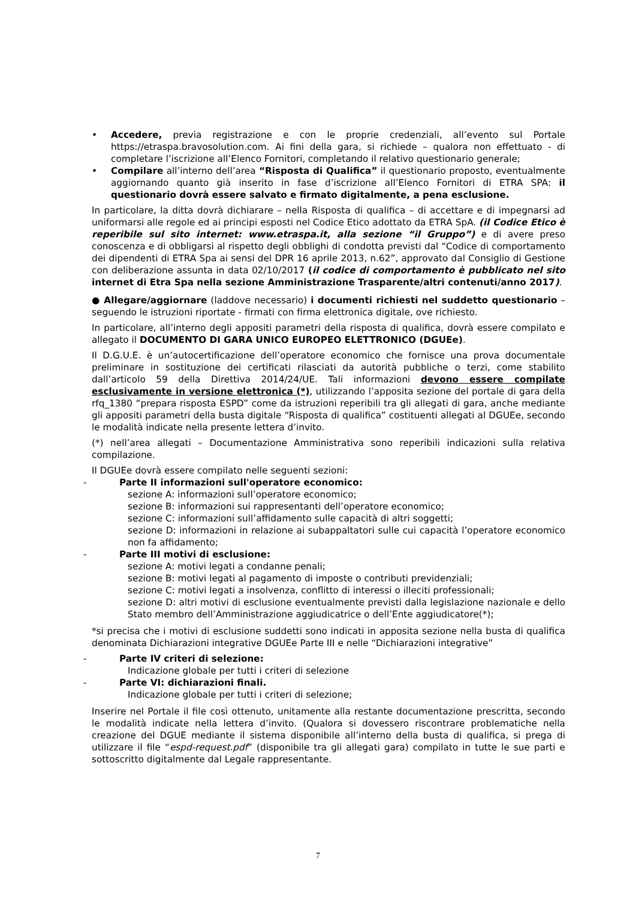• Accedere, previa registrazione e con le proprie credenziali, all’evento sul Portale https://etraspa.bravosolution.com. Ai fini della gara, si richiede – qualora non effettuato - di completare l’iscrizione all’Elenco Fornitori, completando il relativo questionario generale;
• Compilare all’interno dell’area “Risposta di Qualifica” il questionario proposto, eventualmente aggiornando quanto già inserito in fase d’iscrizione all’Elenco Fornitori di ETRA SPA: il questionario dovrà essere salvato e firmato digitalmente, a pena esclusione.
In particolare, la ditta dovrà dichiarare – nella Risposta di qualifica – di accettare e di impegnarsi ad uniformarsi alle regole ed ai principi esposti nel Codice Etico adottato da ETRA SpA. (il Codice Etico è reperibile sul sito internet: www.etraspa.it, alla sezione “il Gruppo”) e di avere preso conoscenza e di obbligarsi al rispetto degli obblighi di condotta previsti dal “Codice di comportamento dei dipendenti di ETRA Spa ai sensi del DPR 16 aprile 2013, n.62”, approvato dal Consiglio di Gestione con deliberazione assunta in data 02/10/2017 (il codice di comportamento è pubblicato nel sito internet di Etra Spa nella sezione Amministrazione Trasparente/altri contenuti/anno 2017).
● Allegare/aggiornare (laddove necessario) i documenti richiesti nel suddetto questionario – seguendo le istruzioni riportate - firmati con firma elettronica digitale, ove richiesto.
In particolare, all’interno degli appositi parametri della risposta di qualifica, dovrà essere compilato e allegato il DOCUMENTO DI GARA UNICO EUROPEO ELETTRONICO (DGUEe).
Il D.G.U.E. è un’autocertificazione dell’operatore economico che fornisce una prova documentale preliminare in sostituzione dei certificati rilasciati da autorità pubbliche o terzi, come stabilito dall’articolo 59 della Direttiva 2014/24/UE. Tali informazioni devono essere compilate esclusivamente in versione elettronica (*), utilizzando l’apposita sezione del portale di gara della rfq_1380 “prepara risposta ESPD” come da istruzioni reperibili tra gli allegati di gara, anche mediante gli appositi parametri della busta digitale “Risposta di qualifica” costituenti allegati al DGUEe, secondo le modalità indicate nella presente lettera d’invito.
(*) nell’area allegati – Documentazione Amministrativa sono reperibili indicazioni sulla relativa compilazione.
Il DGUEe dovrà essere compilato nelle seguenti sezioni:
- Parte II informazioni sull'operatore economico:
sezione A: informazioni sull’operatore economico;
sezione B: informazioni sui rappresentanti dell’operatore economico;
sezione C: informazioni sull’affidamento sulle capacità di altri soggetti;
sezione D: informazioni in relazione ai subappaltatori sulle cui capacità l’operatore economico non fa affidamento;
- Parte III motivi di esclusione:
sezione A: motivi legati a condanne penali;
sezione B: motivi legati al pagamento di imposte o contributi previdenziali;
sezione C: motivi legati a insolvenza, conflitto di interessi o illeciti professionali;
sezione D: altri motivi di esclusione eventualmente previsti dalla legislazione nazionale e dello Stato membro dell’Amministrazione aggiudicatrice o dell’Ente aggiudicatore(*);
*si precisa che i motivi di esclusione suddetti sono indicati in apposita sezione nella busta di qualifica denominata Dichiarazioni integrative DGUEe Parte III e nelle “Dichiarazioni integrative”
- Parte IV criteri di selezione:
Indicazione globale per tutti i criteri di selezione
- Parte VI: dichiarazioni finali.
Indicazione globale per tutti i criteri di selezione;
Inserire nel Portale il file così ottenuto, unitamente alla restante documentazione prescritta, secondo le modalità indicate nella lettera d’invito. (Qualora si dovessero riscontrare problematiche nella creazione del DGUE mediante il sistema disponibile all’interno della busta di qualifica, si prega di utilizzare il file “espd-request.pdf” (disponibile tra gli allegati gara) compilato in tutte le sue parti e sottoscritto digitalmente dal Legale rappresentante.
7